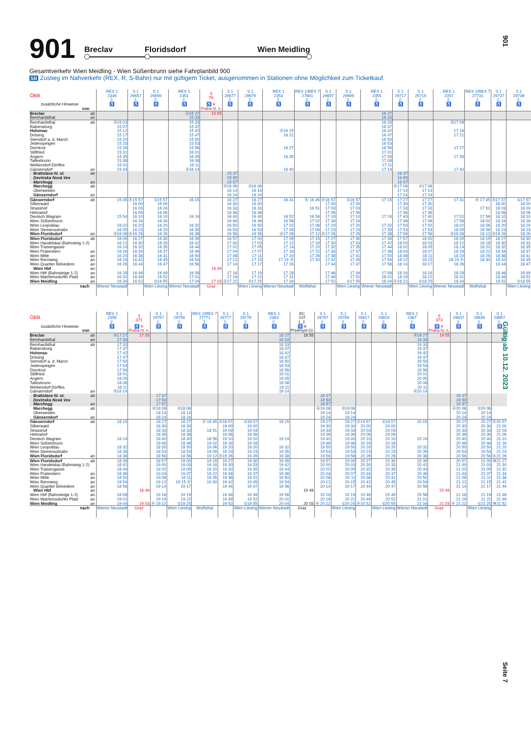901
Breclav Floridsdorf Wien Meidling
Gesamtverkehr Wien Meidling - Wien Süßenbrunn siehe Fahrplanbild 900
SB Zustieg im Nahverkehr (REX, R, S-Bahn) nur mit gültigem Ticket, ausgenommen in Stationen ohne Möglichkeit zum Ticketkauf.
| ÖBB | | REX 1 2349 2. | S 1 29657 2. | S 1 29659 2. | REX 1 2351 2. | rj 79 | S 1 29677 2. | S 1 29679 2. | REX 1 2353 2. | REX 1/REX 7 27691 2. | S 1 29697 2. | S 1 29699 2. | REX 1 2355 2. | S 1 29717 2. | S 1 29719 2. | REX 1 2357 2. | REX 1/REX 7 27731 2. | S 1 29737 2. | S 1 29739 2. |
| --- | --- | --- | --- | --- | --- | --- | --- | --- | --- | --- | --- | --- | --- | --- | --- | --- | --- | --- | --- |
| zusätzliche Hinweise | | ♿ | ♿ | ♿ | ♿ | ♿ ✕ | ♿ | ♿ | ♿ | ♿ | ♿ | ♿ | ♿ | ♿ | ♿ | ♿ | ♿ | ♿ | ♿ |
| von | | | | | | Praha hl. n. | | | | | | | | | | | | | |
| Breclav | ab | | | | Ⓐ15 27 | 15 55 | | | | | | | 16 27 | | | | | | |
| Bernhardsthal | an | | | | 15 33 | | | | | | | | 16 33 | | | | | | |
| Bernhardsthal | ab | Ⓐ15 03 | | | 15 33 | | | | | | | | 16 33 | | | Ⓐ17 08 | | | |
| Rabensburg | | 15 07 | | | 15 37 | | | | | | | | 16 37 | | | | | | |
| Hohenau | | 15 12 | | | 15 42 | | | | Ⓐ16 15 | | | | 16 42 | | | 17 16 | | | |
| Drösing | | 15 17 | | | 15 47 | | | | 16 21 | | | | 16 47 | | | 17 21 | | | |
| Sierndorf a. d. March | | 15 20 | | | 15 50 | | | | | | | | 16 50 | | | | | | |
| Jedenspeigen | | 15 23 | | | 15 53 | | | | | | | | 16 53 | | | | | | |
| Dürnkrut | | 15 26 | | | 15 56 | | | | 16 27 | | | | 16 56 | | | 17 27 | | | |
| Stillfried | | 15 31 | | | 16 01 | | | | | | | | 17 01 | | | | | | |
| Angern | | 15 35 | | | 16 05 | | | | 16 35 | | | | 17 05 | | | 17 35 | | | |
| Tallesbrunn | | 15 38 | | | 16 08 | | | | | | | | 17 08 | | | | | | |
| Weikendorf-Dörfles | | 15 41 | | | 16 11 | | | | | | | | 17 11 | | | | | | |
| Gänserndorf | an | 15 44 | | | Ⓐ16 14 | | | | 16 40 | | | | 17 14 | | | 17 40 | | | |
| Bratislava hl. st. | ab | | | | | | 15 37 | | | | | | | 16 37 | | | | | |
| Devínska Nová Ves | | | | | | | 15 50 | | | | | | | 16 50 | | | | | |
| Marchegg | an | | | | | | 15 57 | | | | | | | 16 57 | | | | | |
| Marchegg | ab | | | | | | Ⓐ16 06 | ©16 06 | | | | | | Ⓐ17 06 | ©17 06 | | | | |
| Oberweiden | | | | | | | 16 14 | 16 14 | | | | | | 17 14 | 17 14 | | | | |
| Gänserndorf | an | | | | | | 16 24 | 16 24 | | | | | | 17 24 | 17 24 | | | | |
| Gänserndorf | ab | 15 45 | Ⓐ15 57 | ©15 57 | 16 15 | | 16 27 | 16 27 | 16 41 | Ⓐ 16 45 | Ⓐ16 57 | ©16 57 | 17 15 | 17 27 | 17 27 | 17 41 | Ⓐ 17 45 | Ⓐ17 57 | ©17 57 |
| Silberwald | | | 16 00 | 16 00 | | | 16 30 | 16 30 | | | 17 00 | 17 00 | | 17 30 | 17 30 | | | 18 00 | 18 00 |
| Strasshof | | | 16 03 | 16 03 | | | 16 33 | 16 33 | | 16 51 | 17 03 | 17 03 | | 17 33 | 17 33 | | 17 51 | 18 03 | 18 03 |
| Helmahof | | | 16 06 | 16 06 | | | 16 36 | 16 36 | | | 17 06 | 17 06 | | 17 36 | 17 36 | | | 18 06 | 18 06 |
| Deutsch Wagram | | 15 54 | 16 10 | 16 10 | 16 24 | | 16 40 | 16 40 | 16 52 | 16 56 | 17 10 | 17 10 | 17 24 | 17 40 | 17 40 | 17 52 | 17 56 | 18 10 | 18 10 |
| Wien Süßenbrunn | | | 16 16 | 16 16 | | | 16 46 | 16 46 | 16 58 | 17 02 | 17 16 | 17 16 | | 17 46 | 17 46 | 17 58 | 18 02 | 18 16 | 18 16 |
| Wien Leopoldau | | 16 02 | 16 20 | 16 20 | 16 32 | | 16 50 | 16 50 | 17 02 | 17 06 | 17 20 | 17 20 | 17 32 | 17 50 | 17 50 | 18 02 | 18 06 | 18 20 | 18 20 |
| Wien Siemensstraße | | 16 05 | 16 23 | 16 23 | 16 35 | | 16 53 | 16 53 | 17 05 | 17 09 | 17 23 | 17 23 | 17 35 | 17 53 | 17 53 | 18 05 | 18 09 | 18 23 | 18 23 |
| Wien Floridsdorf | an | Ⓐ16 08 | Ⓐ16 26 | 16 26 | 16 38 | | 16 56 | 16 56 | Ⓐ17 08 | 17 12 | Ⓐ17 26 | 17 26 | 17 38 | 17 56 | 17 56 | Ⓐ18 08 | 18 12 | Ⓐ18 26 | 18 26 |
| Wien Floridsdorf | ab | 16 09 | 16 27 | 16 30 | 16 39 | | 16 57 | 17 00 | 17 09 | 17 15 | 17 27 | 17 30 | 17 39 | 17 57 | 18 00 | 18 09 | 18 15 | 18 27 | 18 30 |
| Wien Handelskai (Bahnsteig 1-2) | | 16 12 | 16 30 | 16 33 | 16 42 | | 17 00 | 17 03 | 17 12 | 17 18 | 17 30 | 17 33 | 17 42 | 18 00 | 18 03 | 18 12 | 18 18 | 18 30 | 18 33 |
| Wien Traisengasse | | 16 14 | 16 32 | 16 35 | 16 44 | | 17 02 | 17 05 | 17 14 | 17 20 | 17 32 | 17 35 | 17 44 | 18 02 | 18 05 | 18 14 | 18 20 | 18 32 | 18 35 |
| Wien Praterstern | an | 16 16 | 16 34 | 16 37 | 16 46 | | 17 04 | 17 07 | 17 16 | 17 22 | 17 34 | 17 37 | 17 46 | 18 04 | 18 07 | 18 16 | 18 22 | 18 34 | 18 37 |
| Wien Mitte | an | 16 20 | 16 38 | 16 41 | 16 50 | | 17 08 | 17 11 | 17 20 | 17 26 | 17 38 | 17 41 | 17 50 | 18 08 | 18 11 | 18 20 | 18 26 | 18 38 | 18 41 |
| Wien Rennweg | an | 16 24 | 16 42 | 16 45 | 16 54 | | 17 12 | 17 15 | 17 24 Ⓐ | 17 30 | 17 42 | 17 45 | 17 54 | 18 12 | 18 15 | 18 24 Ⓐ | 18 30 | 18 42 | 18 45 |
| Wien Quartier Belvedere | an | 16 26 | 16 44 | 16 47 | 16 56 | | 17 14 | 17 17 | 17 26 | | 17 44 | 17 47 | 17 56 | 18 14 | 18 17 | 18 26 | | 18 44 | 18 47 |
| Wien Hbf | an | | | | | 16 49 | | | | | | | | | | | | | |
| Wien Hbf (Bahnsteige 1-2) | an | 16 28 | 16 46 | 16 49 | 16 58 | | 17 16 | 17 19 | 17 28 | | 17 46 | 17 49 | 17 58 | 18 16 | 18 19 | 18 28 | | 18 46 | 18 49 |
| Wien Matzleinsdorfer Platz | an | 16 31 | 16 49 | 16 52 | 17 01 | | 17 19 | 17 22 | 17 31 | | 17 49 | 17 52 | 18 01 | 18 19 | 18 22 | 18 31 | | 18 49 | 18 52 |
| Wien Meidling | an | 16 34 | 16 52 | ©16 55 | 17 04 | 17 03 | Ⓐ17 22 | ©17 25 | 17 34 | | 17 52 | ©17 55 | 18 04 | Ⓐ18 22 | ©18 25 | 18 34 | | 18 52 | ©18 55 |
| nach | | Wiener Neustadt | | Wien Liesing | Wiener Neustadt | Graz | | Wien Liesing | Wiener Neustadt | Wolfsthal | | Wien Liesing | Wiener Neustadt | | Wien Liesing | Wiener Neustadt | Wolfsthal | | Wien Liesing |
| ÖBB | | REX 1 2359 2. | rj 371 | S 1 29757 2. | S 1 29759 2. | REX 1/REX 7 27771 2. | S 1 29777 2. | S 1 29779 2. | REX 1 2363 2. | EC 107 1. 2. | S 1 29797 2. | S 1 29799 2. | S 1 29817 2. | S 1 29819 2. | REX 1 2367 2. | rj 373 | S 1 29837 2. | S 1 29839 2. | S 1 29857 2. |
| --- | --- | --- | --- | --- | --- | --- | --- | --- | --- | --- | --- | --- | --- | --- | --- | --- | --- | --- | --- |
| zusätzliche Hinweise | | ♿ | ♿ ✕ | ♿ | ♿ | ♿ | ♿ | ♿ | ♿ | ♿ ✕ | ♿ | ♿ | ♿ | ♿ | ♿ | ♿ ✕ | ♿ | ♿ | ♿ |
| von | | | Praha hl. n. | | | | | | | Przemysl Gl. | | | | | | Praha hl. n. | | | |
| Breclav | ab | Ⓐ17 27 | 17 55 | | | | | | 18 27 | 18 55 | | | | | Ⓐ19 27 | 19 55 | | | |
| Bernhardsthal | an | 17 33 | | | | | | | 18 33 | | | | | | 19 33 | | | | |
| Bernhardsthal | ab | 17 33 | | | | | | | 18 33 | | | | | | 19 33 | | | | |
| Rabensburg | | 17 37 | | | | | | | 18 37 | | | | | | 19 37 | | | | |
| Hohenau | | 17 42 | | | | | | | 18 42 | | | | | | 19 42 | | | | |
| Drösing | | 17 47 | | | | | | | 18 47 | | | | | | 19 47 | | | | |
| Sierndorf a. d. March | | 17 50 | | | | | | | 18 50 | | | | | | 19 50 | | | | |
| Jedenspeigen | | 17 53 | | | | | | | 18 53 | | | | | | 19 53 | | | | |
| Dürnkrut | | 17 56 | | | | | | | 18 56 | | | | | | 19 56 | | | | |
| Stillfried | | 18 01 | | | | | | | 19 01 | | | | | | 20 01 | | | | |
| Angern | | 18 05 | | | | | | | 19 05 | | | | | | 20 05 | | | | |
| Tallesbrunn | | 18 08 | | | | | | | 19 08 | | | | | | 20 08 | | | | |
| Weikendorf-Dörfles | | 18 11 | | | | | | | 19 11 | | | | | | 20 11 | | | | |
| Gänserndorf | an | Ⓐ18 14 | | | | | | | 19 14 | | | | | | Ⓐ20 14 | | | | |
| Bratislava hl. st. | ab | | | 17 37 | | | | | | | 18 37 | | | | | | 19 37 | | |
| Devínska Nová Ves | | | | 17 50 | | | | | | | 18 50 | | | | | | 19 50 | | |
| Marchegg | an | | | 17 57 | | | | | | | 18 57 | | | | | | 19 57 | | |
| Marchegg | ab | | | Ⓐ18 06 | ©18 06 | | | | | | Ⓐ19 06 | ©19 06 | | | | | Ⓐ20 06 | ©20 06 | |
| Oberweiden | | | | 18 14 | 18 14 | | | | | | 19 14 | 19 14 | | | | | 20 14 | 20 14 | |
| Gänserndorf | an | | | 18 24 | 18 24 | | | | | | 19 24 | 19 24 | | | | | 20 24 | 20 24 | |
| Gänserndorf | ab | 18 15 | | 18 27 | 18 27 | Ⓐ 18 45 | Ⓐ18 57 | ©18 57 | 19 15 | | 19 27 | 19 27 | Ⓐ19 57 | ©19 57 | 20 15 | | 20 27 | 20 27 | Ⓐ20 57 |
| Silberwald | | | | 18 30 | 18 30 | | 19 00 | 19 00 | | | 19 30 | 19 30 | 20 00 | 20 00 | | | 20 30 | 20 30 | 21 00 |
| Strasshof | | | | 18 33 | 18 33 | 18 51 | 19 03 | 19 03 | | | 19 33 | 19 33 | 20 03 | 20 03 | | | 20 33 | 20 33 | 21 03 |
| Helmahof | | | | 18 36 | 18 36 | | 19 06 | 19 06 | | | 19 36 | 19 36 | 20 06 | 20 06 | | | 20 36 | 20 36 | 21 06 |
| Deutsch Wagram | | 18 24 | | 18 40 | 18 40 | 18 56 | 19 10 | 19 10 | 19 24 | | 19 40 | 19 40 | 20 10 | 20 10 | 20 24 | | 20 40 | 20 40 | 21 10 |
| Wien Süßenbrunn | | | | 18 46 | 18 46 | 19 02 | 19 16 | 19 16 | | | 19 46 | 19 46 | 20 16 | 20 16 | | | 20 46 | 20 46 | 21 16 |
| Wien Leopoldau | | 18 32 | | 18 50 | 18 50 | 19 06 | 19 20 | 19 20 | 19 32 | | 19 50 | 19 50 | 20 20 | 20 20 | 20 32 | | 20 50 | 20 50 | 21 20 |
| Wien Siemensstraße | | 18 35 | | 18 53 | 18 53 | 19 09 | 19 23 | 19 23 | 19 35 | | 19 53 | 19 53 | 20 23 | 20 23 | 20 35 | | 20 53 | 20 53 | 21 23 |
| Wien Floridsdorf | an | 18 38 | | 18 56 | 18 56 | 19 12 | Ⓐ19 26 | 19 26 | 19 38 | | 19 56 | 19 56 | 20 26 | 20 26 | 20 38 | | 20 56 | 20 56 | Ⓐ21 26 |
| Wien Floridsdorf | ab | 18 39 | | 18 57 | 19 00 | 19 15 | 19 27 | 19 30 | 19 39 | | 19 57 | 20 00 | 20 27 | 20 30 | 20 39 | | 20 57 | 21 00 | ⚒21 27 |
| Wien Handelskai (Bahnsteig 1-2) | | 18 42 | | 19 00 | 19 03 | 19 18 | 19 30 | 19 33 | 19 42 | | 20 00 | 20 03 | 20 30 | 20 33 | 20 42 | | 21 00 | 21 03 | 21 30 |
| Wien Traisengasse | | 18 44 | | 19 02 | 19 05 | 19 20 | 19 32 | 19 35 | 19 44 | | 20 02 | 20 05 | 20 32 | 20 35 | 20 44 | | 21 02 | 21 05 | 21 32 |
| Wien Praterstern | an | 18 46 | | 19 04 | 19 07 | 19 22 | 19 34 | 19 37 | 19 46 | | 20 04 | 20 07 | 20 34 | 20 37 | 20 46 | | 21 04 | 21 07 | 21 34 |
| Wien Mitte | an | 18 50 | | 19 08 | 19 11 | 19 26 | 19 38 | 19 41 | 19 50 | | 20 08 | 20 11 | 20 38 | 20 41 | 20 50 | | 21 08 | 21 11 | 21 38 |
| Wien Rennweg | an | 18 54 | | 19 12 | 19 15 Ⓐ | 19 30 | 19 42 | 19 45 | 19 54 | | 20 12 | 20 15 | 20 42 | 20 45 | 20 54 | | 21 12 | 21 15 | 21 42 |
| Wien Quartier Belvedere | an | 18 56 | | 19 14 | 19 17 | | 19 44 | 19 47 | 19 56 | | 20 14 | 20 17 | 20 44 | 20 47 | 20 56 | | 21 14 | 21 17 | 21 44 |
| Wien Hbf | an | | 18 49 | | | | | | | 19 49 | | | | | | 20 49 | | | |
| Wien Hbf (Bahnsteige 1-2) | an | 18 58 | | 19 16 | 19 19 | | 19 46 | 19 49 | 19 58 | | 20 16 | 20 19 | 20 46 | 20 49 | 20 58 | | 21 16 | 21 19 | 21 46 |
| Wien Matzleinsdorfer Platz | an | 19 01 | | 19 19 | 19 22 | | 19 49 | 19 52 | 20 01 | | 20 19 | 20 22 | 20 49 | 20 52 | 21 01 | | 21 19 | 21 22 | 21 49 |
| Wien Meidling | an | 19 04 | 19 03 | Ⓐ 19 22 | ©19 25 | | 19 52 | ©19 55 | 20 04 | 20 03 | Ⓐ 20 22 | ©20 25 | Ⓐ20 52 | ©20 55 | 21 04 | 21 03 | Ⓐ 21 22 | ©21 25 | ⚒21 52 |
| nach | | Wiener Neustadt | Graz | | Wien Liesing | Wolfsthal | | Wien Liesing | Wiener Neustadt | Graz | | Wien Liesing | | Wien Liesing | Wiener Neustadt | Graz | | Wien Liesing | |
901
Gültig ab 10.12. 2023
Seite 7